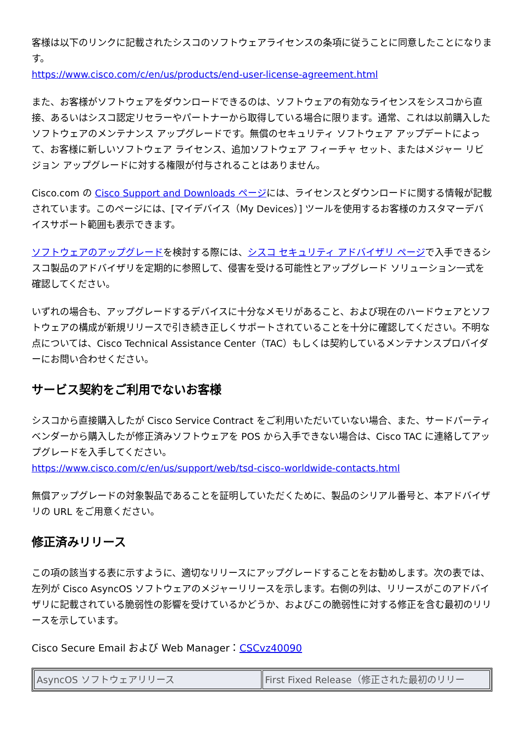客様は以下のリンクに記載されたシスコのソフトウェアライセンスの条項に従うことに同意したことになります。
https://www.cisco.com/c/en/us/products/end-user-license-agreement.html
また、お客様がソフトウェアをダウンロードできるのは、ソフトウェアの有効なライセンスをシスコから直接、あるいはシスコ認定リセラーやパートナーから取得している場合に限ります。通常、これは以前購入したソフトウェアのメンテナンス アップグレードです。無償のセキュリティ ソフトウェア アップデートによって、お客様に新しいソフトウェア ライセンス、追加ソフトウェア フィーチャ セット、またはメジャー リビジョン アップグレードに対する権限が付与されることはありません。
Cisco.com の Cisco Support and Downloads ページには、ライセンスとダウンロードに関する情報が記載されています。このページには、[マイデバイス（My Devices）] ツールを使用するお客様のカスタマーデバイスサポート範囲も表示できます。
ソフトウェアのアップグレードを検討する際には、シスコ セキュリティ アドバイザリ ページで入手できるシスコ製品のアドバイザリを定期的に参照して、侵害を受ける可能性とアップグレード ソリューション一式を確認してください。
いずれの場合も、アップグレードするデバイスに十分なメモリがあること、および現在のハードウェアとソフトウェアの構成が新規リリースで引き続き正しくサポートされていることを十分に確認してください。不明な点については、Cisco Technical Assistance Center（TAC）もしくは契約しているメンテナンスプロバイダーにお問い合わせください。
サービス契約をご利用でないお客様
シスコから直接購入したが Cisco Service Contract をご利用いただいていない場合、また、サードパーティベンダーから購入したが修正済みソフトウェアを POS から入手できない場合は、Cisco TAC に連絡してアップグレードを入手してください。
https://www.cisco.com/c/en/us/support/web/tsd-cisco-worldwide-contacts.html
無償アップグレードの対象製品であることを証明していただくために、製品のシリアル番号と、本アドバイザリの URL をご用意ください。
修正済みリリース
この項の該当する表に示すように、適切なリリースにアップグレードすることをお勧めします。次の表では、左列が Cisco AsyncOS ソフトウェアのメジャーリリースを示します。右側の列は、リリースがこのアドバイザリに記載されている脆弱性の影響を受けているかどうか、およびこの脆弱性に対する修正を含む最初のリリースを示しています。
Cisco Secure Email および Web Manager：CSCvz40090
| AsyncOS ソフトウェアリリース | First Fixed Release（修正された最初のリリー |
| --- | --- |